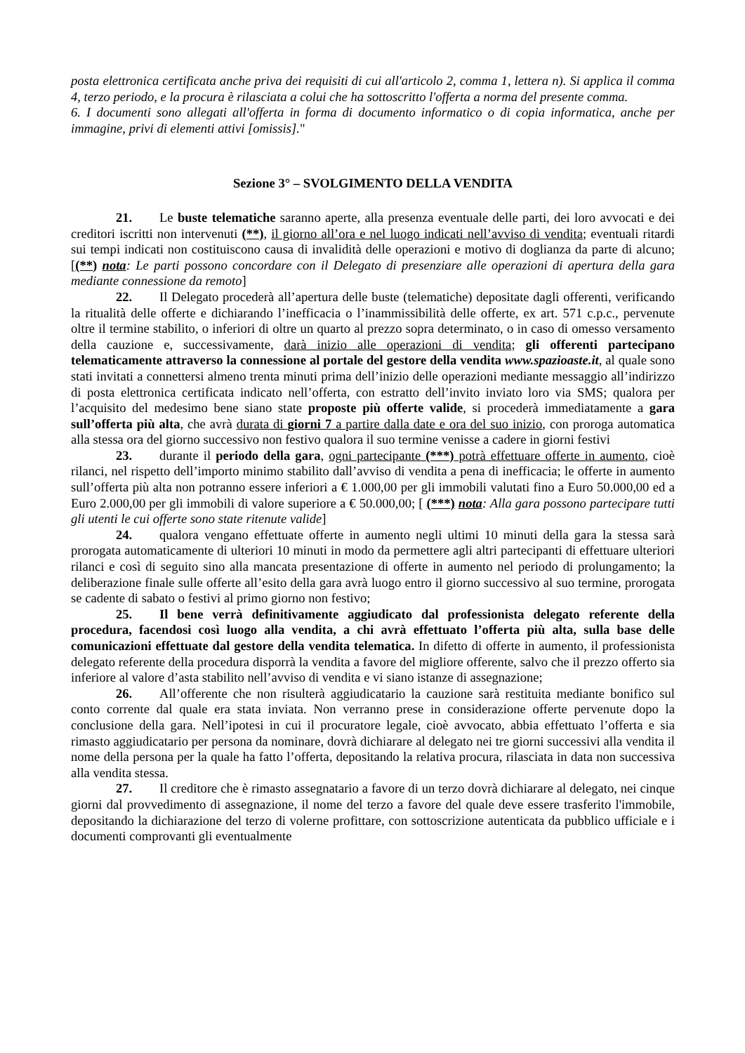posta elettronica certificata anche priva dei requisiti di cui all'articolo 2, comma 1, lettera n). Si applica il comma 4, terzo periodo, e la procura è rilasciata a colui che ha sottoscritto l'offerta a norma del presente comma.
6. I documenti sono allegati all'offerta in forma di documento informatico o di copia informatica, anche per immagine, privi di elementi attivi [omissis]."
Sezione 3° – SVOLGIMENTO DELLA VENDITA
21. Le buste telematiche saranno aperte, alla presenza eventuale delle parti, dei loro avvocati e dei creditori iscritti non intervenuti (**), il giorno all’ora e nel luogo indicati nell’avviso di vendita; eventuali ritardi sui tempi indicati non costituiscono causa di invalidità delle operazioni e motivo di doglianza da parte di alcuno; [(**) nota: Le parti possono concordare con il Delegato di presenziare alle operazioni di apertura della gara mediante connessione da remoto]
22. Il Delegato procederà all’apertura delle buste (telematiche) depositate dagli offerenti, verificando la ritualità delle offerte e dichiarando l’inefficacia o l’inammissibilità delle offerte, ex art. 571 c.p.c., pervenute oltre il termine stabilito, o inferiori di oltre un quarto al prezzo sopra determinato, o in caso di omesso versamento della cauzione e, successivamente, darà inizio alle operazioni di vendita; gli offerenti partecipano telematicamente attraverso la connessione al portale del gestore della vendita www.spazioaste.it, al quale sono stati invitati a connettersi almeno trenta minuti prima dell’inizio delle operazioni mediante messaggio all’indirizzo di posta elettronica certificata indicato nell’offerta, con estratto dell’invito inviato loro via SMS; qualora per l’acquisito del medesimo bene siano state proposte più offerte valide, si procederà immediatamente a gara sull’offerta più alta, che avrà durata di giorni 7 a partire dalla date e ora del suo inizio, con proroga automatica alla stessa ora del giorno successivo non festivo qualora il suo termine venisse a cadere in giorni festivi
23. durante il periodo della gara, ogni partecipante (***) potrà effettuare offerte in aumento, cioè rilanci, nel rispetto dell’importo minimo stabilito dall’avviso di vendita a pena di inefficacia; le offerte in aumento sull’offerta più alta non potranno essere inferiori a € 1.000,00 per gli immobili valutati fino a Euro 50.000,00 ed a Euro 2.000,00 per gli immobili di valore superiore a € 50.000,00; [ (***) nota: Alla gara possono partecipare tutti gli utenti le cui offerte sono state ritenute valide]
24. qualora vengano effettuate offerte in aumento negli ultimi 10 minuti della gara la stessa sarà prorogata automaticamente di ulteriori 10 minuti in modo da permettere agli altri partecipanti di effettuare ulteriori rilanci e così di seguito sino alla mancata presentazione di offerte in aumento nel periodo di prolungamento; la deliberazione finale sulle offerte all’esito della gara avrà luogo entro il giorno successivo al suo termine, prorogata se cadente di sabato o festivi al primo giorno non festivo;
25. Il bene verrà definitivamente aggiudicato dal professionista delegato referente della procedura, facendosi così luogo alla vendita, a chi avrà effettuato l’offerta più alta, sulla base delle comunicazioni effettuate dal gestore della vendita telematica. In difetto di offerte in aumento, il professionista delegato referente della procedura disporrà la vendita a favore del migliore offerente, salvo che il prezzo offerto sia inferiore al valore d’asta stabilito nell’avviso di vendita e vi siano istanze di assegnazione;
26. All’offerente che non risulterà aggiudicatario la cauzione sarà restituita mediante bonifico sul conto corrente dal quale era stata inviata. Non verranno prese in considerazione offerte pervenute dopo la conclusione della gara. Nell’ipotesi in cui il procuratore legale, cioè avvocato, abbia effettuato l’offerta e sia rimasto aggiudicatario per persona da nominare, dovrà dichiarare al delegato nei tre giorni successivi alla vendita il nome della persona per la quale ha fatto l’offerta, depositando la relativa procura, rilasciata in data non successiva alla vendita stessa.
27. Il creditore che è rimasto assegnatario a favore di un terzo dovrà dichiarare al delegato, nei cinque giorni dal provvedimento di assegnazione, il nome del terzo a favore del quale deve essere trasferito l'immobile, depositando la dichiarazione del terzo di volerne profittare, con sottoscrizione autenticata da pubblico ufficiale e i documenti comprovanti gli eventualmente